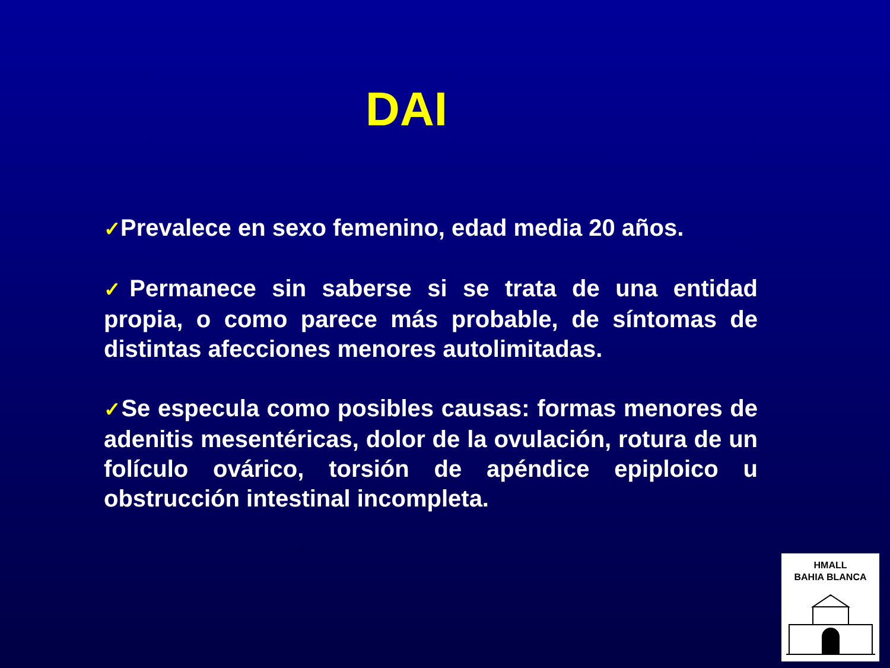DAI
✓Prevalece en sexo femenino, edad media 20 años.
✓Permanece sin saberse si se trata de una entidad propia, o como parece más probable, de síntomas de distintas afecciones menores autolimitadas.
✓Se especula como posibles causas: formas menores de adenitis mesentéricas, dolor de la ovulación, rotura de un folículo ovárico, torsión de apéndice epiploico u obstrucción intestinal incompleta.
HMALL
BAHIA BLANCA